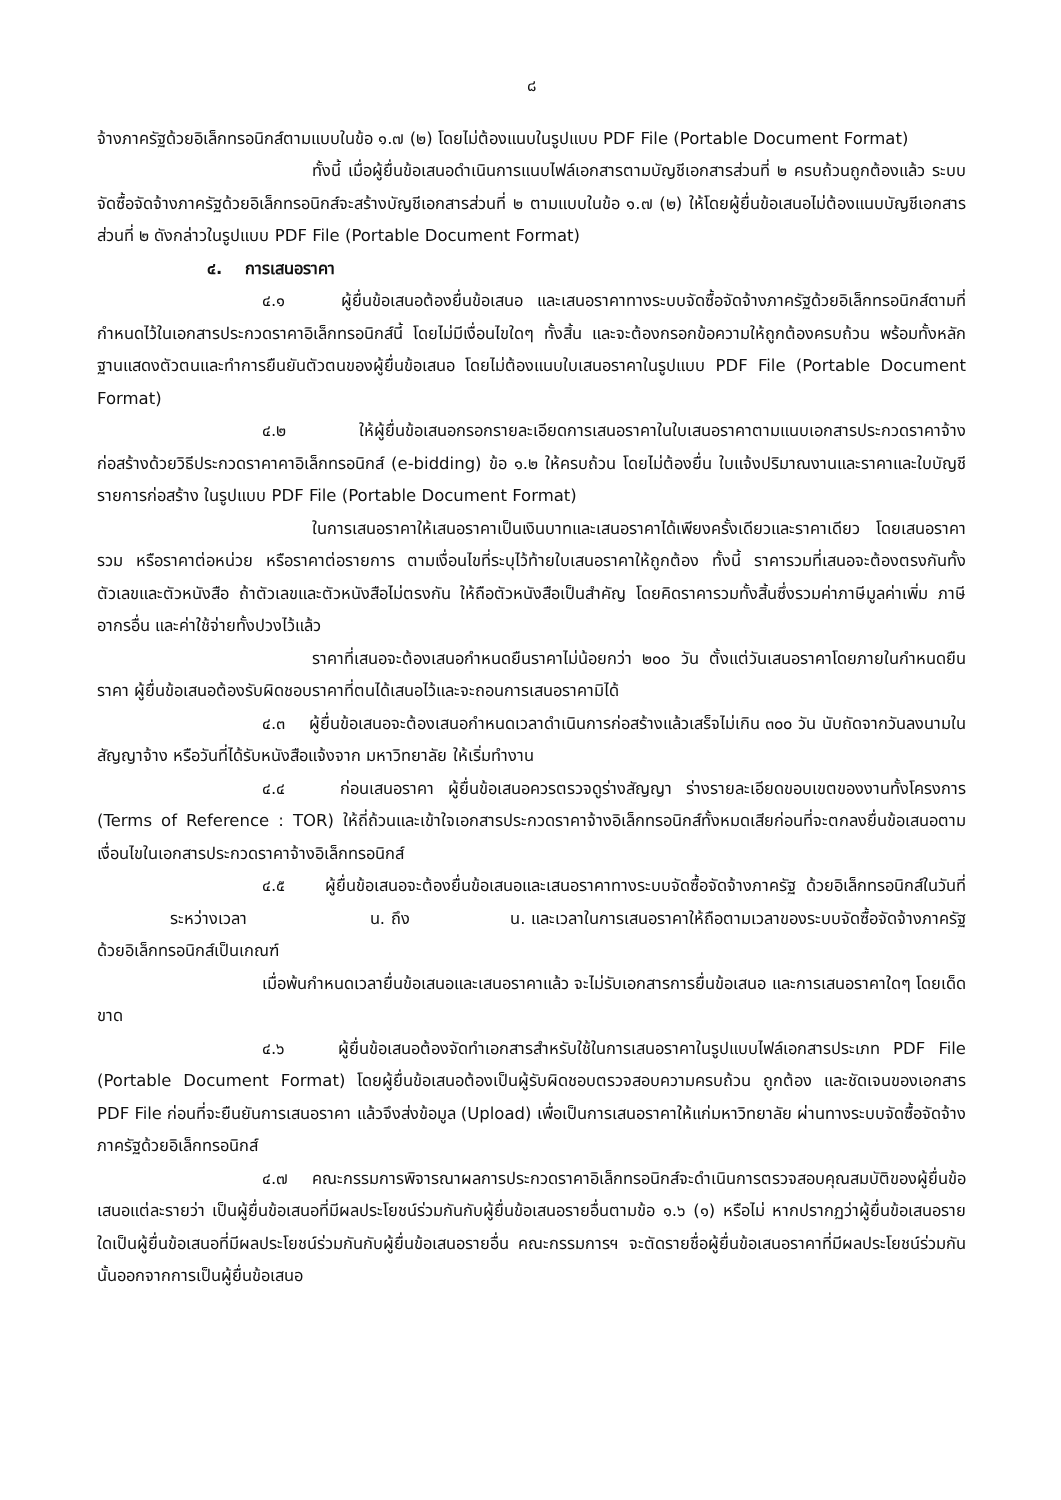๘
จ้างภาครัฐด้วยอิเล็กทรอนิกส์ตามแบบในข้อ ๑.๗ (๒) โดยไม่ต้องแนบในรูปแบบ PDF File (Portable Document Format)
ทั้งนี้ เมื่อผู้ยื่นข้อเสนอดำเนินการแนบไฟล์เอกสารตามบัญชีเอกสารส่วนที่ ๒ ครบถ้วนถูกต้องแล้ว ระบบจัดซื้อจัดจ้างภาครัฐด้วยอิเล็กทรอนิกส์จะสร้างบัญชีเอกสารส่วนที่ ๒ ตามแบบในข้อ ๑.๗ (๒) ให้โดยผู้ยื่นข้อเสนอไม่ต้องแนบบัญชีเอกสารส่วนที่ ๒ ดังกล่าวในรูปแบบ PDF File (Portable Document Format)
๔. การเสนอราคา
๔.๑ ผู้ยื่นข้อเสนอต้องยื่นข้อเสนอ และเสนอราคาทางระบบจัดซื้อจัดจ้างภาครัฐด้วยอิเล็กทรอนิกส์ตามที่กำหนดไว้ในเอกสารประกวดราคาอิเล็กทรอนิกส์นี้ โดยไม่มีเงื่อนไขใดๆ ทั้งสิ้น และจะต้องกรอกข้อความให้ถูกต้องครบถ้วน พร้อมทั้งหลักฐานแสดงตัวตนและทำการยืนยันตัวตนของผู้ยื่นข้อเสนอ โดยไม่ต้องแนบใบเสนอราคาในรูปแบบ PDF File (Portable Document Format)
๔.๒ ให้ผู้ยื่นข้อเสนอกรอกรายละเอียดการเสนอราคาในใบเสนอราคาตามแนบเอกสารประกวดราคาจ้างก่อสร้างด้วยวิธีประกวดราคาคาอิเล็กทรอนิกส์ (e-bidding) ข้อ ๑.๒ ให้ครบถ้วน โดยไม่ต้องยื่น ใบแจ้งปริมาณงานและราคาและใบบัญชีรายการก่อสร้าง ในรูปแบบ PDF File (Portable Document Format)
ในการเสนอราคาให้เสนอราคาเป็นเงินบาทและเสนอราคาได้เพียงครั้งเดียวและราคาเดียว โดยเสนอราคารวม หรือราคาต่อหน่วย หรือราคาต่อรายการ ตามเงื่อนไขที่ระบุไว้ท้ายใบเสนอราคาให้ถูกต้อง ทั้งนี้ ราคารวมที่เสนอจะต้องตรงกันทั้งตัวเลขและตัวหนังสือ ถ้าตัวเลขและตัวหนังสือไม่ตรงกัน ให้ถือตัวหนังสือเป็นสำคัญ โดยคิดราคารวมทั้งสิ้นซึ่งรวมค่าภาษีมูลค่าเพิ่ม ภาษีอากรอื่น และค่าใช้จ่ายทั้งปวงไว้แล้ว
ราคาที่เสนอจะต้องเสนอกำหนดยืนราคาไม่น้อยกว่า ๒๐๐ วัน ตั้งแต่วันเสนอราคาโดยภายในกำหนดยืนราคา ผู้ยื่นข้อเสนอต้องรับผิดชอบราคาที่ตนได้เสนอไว้และจะถอนการเสนอราคามิได้
๔.๓ ผู้ยื่นข้อเสนอจะต้องเสนอกำหนดเวลาดำเนินการก่อสร้างแล้วเสร็จไม่เกิน ๓๐๐ วัน นับถัดจากวันลงนามในสัญญาจ้าง หรือวันที่ได้รับหนังสือแจ้งจาก มหาวิทยาลัย ให้เริ่มทำงาน
๔.๔ ก่อนเสนอราคา ผู้ยื่นข้อเสนอควรตรวจดูร่างสัญญา ร่างรายละเอียดขอบเขตของงานทั้งโครงการ (Terms of Reference : TOR) ให้ถี่ถ้วนและเข้าใจเอกสารประกวดราคาจ้างอิเล็กทรอนิกส์ทั้งหมดเสียก่อนที่จะตกลงยื่นข้อเสนอตามเงื่อนไขในเอกสารประกวดราคาจ้างอิเล็กทรอนิกส์
๔.๕ ผู้ยื่นข้อเสนอจะต้องยื่นข้อเสนอและเสนอราคาทางระบบจัดซื้อจัดจ้างภาครัฐ ด้วยอิเล็กทรอนิกส์ในวันที่ ระหว่างเวลา น. ถึง น. และเวลาในการเสนอราคาให้ถือตามเวลาของระบบจัดซื้อจัดจ้างภาครัฐด้วยอิเล็กทรอนิกส์เป็นเกณฑ์
เมื่อพ้นกำหนดเวลายื่นข้อเสนอและเสนอราคาแล้ว จะไม่รับเอกสารการยื่นข้อเสนอ และการเสนอราคาใดๆ โดยเด็ดขาด
๔.๖ ผู้ยื่นข้อเสนอต้องจัดทำเอกสารสำหรับใช้ในการเสนอราคาในรูปแบบไฟล์เอกสารประเภท PDF File (Portable Document Format) โดยผู้ยื่นข้อเสนอต้องเป็นผู้รับผิดชอบตรวจสอบความครบถ้วน ถูกต้อง และชัดเจนของเอกสาร PDF File ก่อนที่จะยืนยันการเสนอราคา แล้วจึงส่งข้อมูล (Upload) เพื่อเป็นการเสนอราคาให้แก่มหาวิทยาลัย ผ่านทางระบบจัดซื้อจัดจ้างภาครัฐด้วยอิเล็กทรอนิกส์
๔.๗ คณะกรรมการพิจารณาผลการประกวดราคาอิเล็กทรอนิกส์จะดำเนินการตรวจสอบคุณสมบัติของผู้ยื่นข้อเสนอแต่ละรายว่า เป็นผู้ยื่นข้อเสนอที่มีผลประโยชน์ร่วมกันกับผู้ยื่นข้อเสนอรายอื่นตามข้อ ๑.๖ (๑) หรือไม่ หากปรากฏว่าผู้ยื่นข้อเสนอรายใดเป็นผู้ยื่นข้อเสนอที่มีผลประโยชน์ร่วมกันกับผู้ยื่นข้อเสนอรายอื่น คณะกรรมการฯ จะตัดรายชื่อผู้ยื่นข้อเสนอราคาที่มีผลประโยชน์ร่วมกันนั้นออกจากการเป็นผู้ยื่นข้อเสนอ